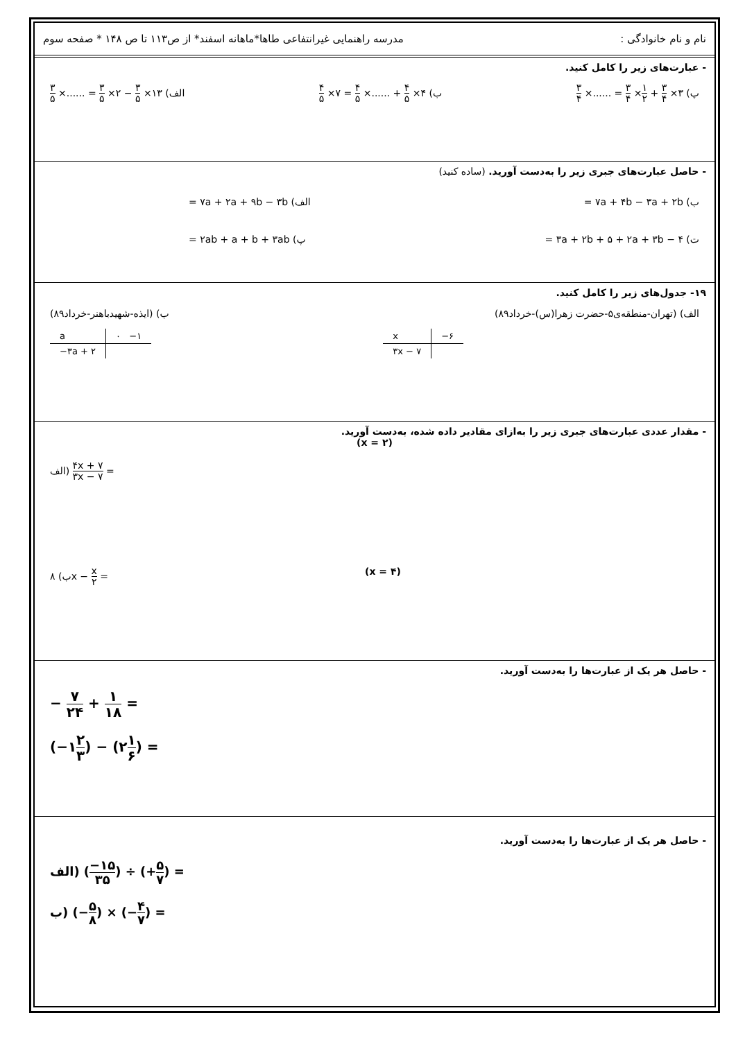نام و نام خانوادگی : مدرسه راهنمایی غیرانتفاعی طاها*ماهانه اسفند* از ص۱۱۳ تا ص ۱۴۸ * صفحه سوم
- عبارت‌های زیر را کامل کنید.
پ) ۳× ۳ ۴ + ۱ ۲× ۳ ۴ = ......× ۳ ۴ ب) ۴× ۴ ۵ + ......× ۴ ۵ = ۷× ۴ ۵ الف) ۱۳× ۳ ۵ − ۲× ۳ ۵ = ......× ۳ ۵
- حاصل عبارت‌های جبری زیر را به‌دست آورید. (ساده کنید)
ب) ۷a + ۴b − ۳a + ۲b = الف) ۷a + ۲a + ۹b − ۳b =
ت) ۳a + ۲b + ۵ + ۲a + ۳b − ۴ = پ) ۲ab + a + b + ۳ab =
۱۹- جدول‌های زیر را کامل کنید.
الف) (تهران-منطقه‌ی۵-حضرت زهرا(س)-خرداد۸۹)
ب) (ایذه-شهیدباهنر-خرداد۸۹)
| a | ۰ −۱ |
| −۳a + ۲ | |
| x | −۶ |
| ۳x − ۷ | |
- مقدار عددی عبارت‌های جبری زیر را به‌ازای مقادیر داده شده، به‌دست آورید.
(x = ۲)
الف) ۴x + ۷ ۳x − ۷ =
ب) ۸x − x ۲ = (x = ۴)
- حاصل هر یک از عبارت‌ها را به‌دست آورید.
− ۷ ۲۴ + ۱ ۱۸ =
(−۱۲ ۳) − (۲۱ ۶) =
- حاصل هر یک از عبارت‌ها را به‌دست آورید.
الف) (−۱۵ ۳۵) ÷ (+۵ ۷) =
ب) (−۵ ۸) × (−۴ ۷) =